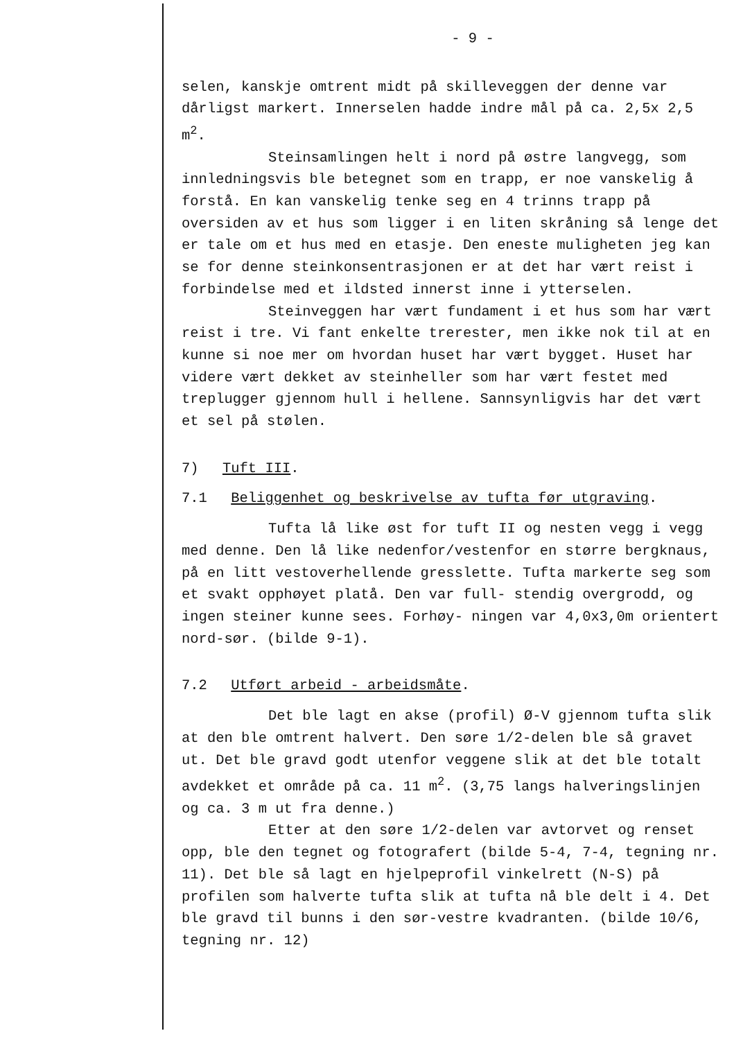- 9 -
selen, kanskje omtrent midt på skilleveggen der denne var dårligst markert. Innerselen hadde indre mål på ca. 2,5x 2,5 m<sup>2</sup>.
Steinsamlingen helt i nord på østre langvegg, som innledningsvis ble betegnet som en trapp, er noe vanskelig å forstå. En kan vanskelig tenke seg en 4 trinns trapp på oversiden av et hus som ligger i en liten skråning så lenge det er tale om et hus med en etasje. Den eneste muligheten jeg kan se for denne steinkonsentrasjonen er at det har vært reist i forbindelse med et ildsted innerst inne i ytterselen.
Steinveggen har vært fundament i et hus som har vært reist i tre. Vi fant enkelte trerester, men ikke nok til at en kunne si noe mer om hvordan huset har vært bygget. Huset har videre vært dekket av steinheller som har vært festet med treplugger gjennom hull i hellene. Sannsynligvis har det vært et sel på stølen.
7) Tuft III.
7.1 Beliggenhet og beskrivelse av tufta før utgraving.
Tufta lå like øst for tuft II og nesten vegg i vegg med denne. Den lå like nedenfor/vestenfor en større bergknaus, på en litt vestoverhellende gresslette. Tufta markerte seg som et svakt opphøyet platå. Den var full- stendig overgrodd, og ingen steiner kunne sees. Forhøy- ningen var 4,0x3,0m orientert nord-sør. (bilde 9-1).
7.2 Utført arbeid - arbeidsmåte.
Det ble lagt en akse (profil) Ø-V gjennom tufta slik at den ble omtrent halvert. Den søre 1/2-delen ble så gravet ut. Det ble gravd godt utenfor veggene slik at det ble totalt avdekket et område på ca. 11 m<sup>2</sup>. (3,75 langs halveringslinjen og ca. 3 m ut fra denne.)
Etter at den søre 1/2-delen var avtorvet og renset opp, ble den tegnet og fotografert (bilde 5-4, 7-4, tegning nr. 11). Det ble så lagt en hjelpeprofil vinkelrett (N-S) på profilen som halverte tufta slik at tufta nå ble delt i 4. Det ble gravd til bunns i den sør-vestre kvadranten. (bilde 10/6, tegning nr. 12)